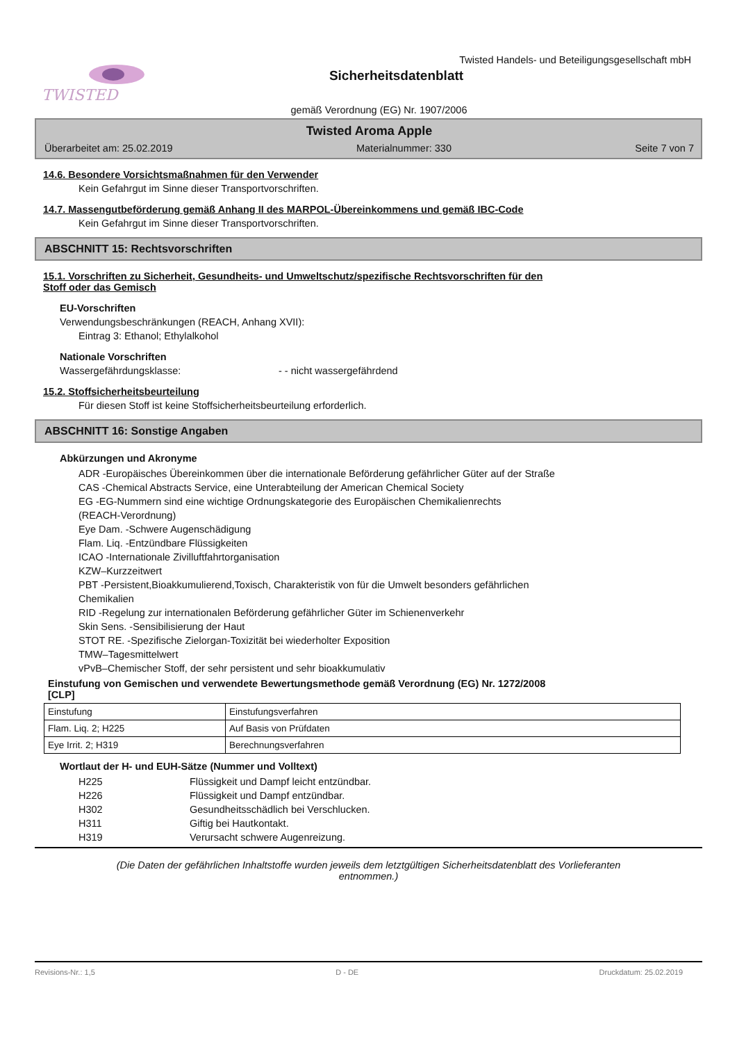TWISTED
Twisted Handels- und Beteiligungsgesellschaft mbH
Sicherheitsdatenblatt
gemäß Verordnung (EG) Nr. 1907/2006
Twisted Aroma Apple
Überarbeitet am: 25.02.2019 Materialnummer: 330 Seite 7 von 7
14.6. Besondere Vorsichtsmaßnahmen für den Verwender
Kein Gefahrgut im Sinne dieser Transportvorschriften.
14.7. Massengutbeförderung gemäß Anhang II des MARPOL-Übereinkommens und gemäß IBC-Code
Kein Gefahrgut im Sinne dieser Transportvorschriften.
ABSCHNITT 15: Rechtsvorschriften
15.1. Vorschriften zu Sicherheit, Gesundheits- und Umweltschutz/spezifische Rechtsvorschriften für den
Stoff oder das Gemisch
EU-Vorschriften
Verwendungsbeschränkungen (REACH, Anhang XVII):
Eintrag 3: Ethanol; Ethylalkohol
Nationale Vorschriften
Wassergefährdungsklasse: - - nicht wassergefährdend
15.2. Stoffsicherheitsbeurteilung
Für diesen Stoff ist keine Stoffsicherheitsbeurteilung erforderlich.
ABSCHNITT 16: Sonstige Angaben
Abkürzungen und Akronyme
ADR -Europäisches Übereinkommen über die internationale Beförderung gefährlicher Güter auf der Straße
CAS -Chemical Abstracts Service, eine Unterabteilung der American Chemical Society
EG -EG-Nummern sind eine wichtige Ordnungskategorie des Europäischen Chemikalienrechts
(REACH-Verordnung)
Eye Dam. -Schwere Augenschädigung
Flam. Liq. -Entzündbare Flüssigkeiten
ICAO -Internationale Zivilluftfahrtorganisation
KZW–Kurzzeitwert
PBT -Persistent,Bioakkumulierend,Toxisch, Charakteristik von für die Umwelt besonders gefährlichen
Chemikalien
RID -Regelung zur internationalen Beförderung gefährlicher Güter im Schienenverkehr
Skin Sens. -Sensibilisierung der Haut
STOT RE. -Spezifische Zielorgan-Toxizität bei wiederholter Exposition
TMW–Tagesmittelwert
vPvB–Chemischer Stoff, der sehr persistent und sehr bioakkumulativ
Einstufung von Gemischen und verwendete Bewertungsmethode gemäß Verordnung (EG) Nr. 1272/2008
[CLP]
| Einstufung | Einstufungsverfahren |
| Flam. Liq. 2; H225 | Auf Basis von Prüfdaten |
| Eye Irrit. 2; H319 | Berechnungsverfahren |
Wortlaut der H- und EUH-Sätze (Nummer und Volltext)
H225 Flüssigkeit und Dampf leicht entzündbar.
H226 Flüssigkeit und Dampf entzündbar.
H302 Gesundheitsschädlich bei Verschlucken.
H311 Giftig bei Hautkontakt.
H319 Verursacht schwere Augenreizung.
(Die Daten der gefährlichen Inhaltstoffe wurden jeweils dem letztgültigen Sicherheitsdatenblatt des Vorlieferanten
entnommen.)
Revisions-Nr.: 1,5 D - DE Druckdatum: 25.02.2019